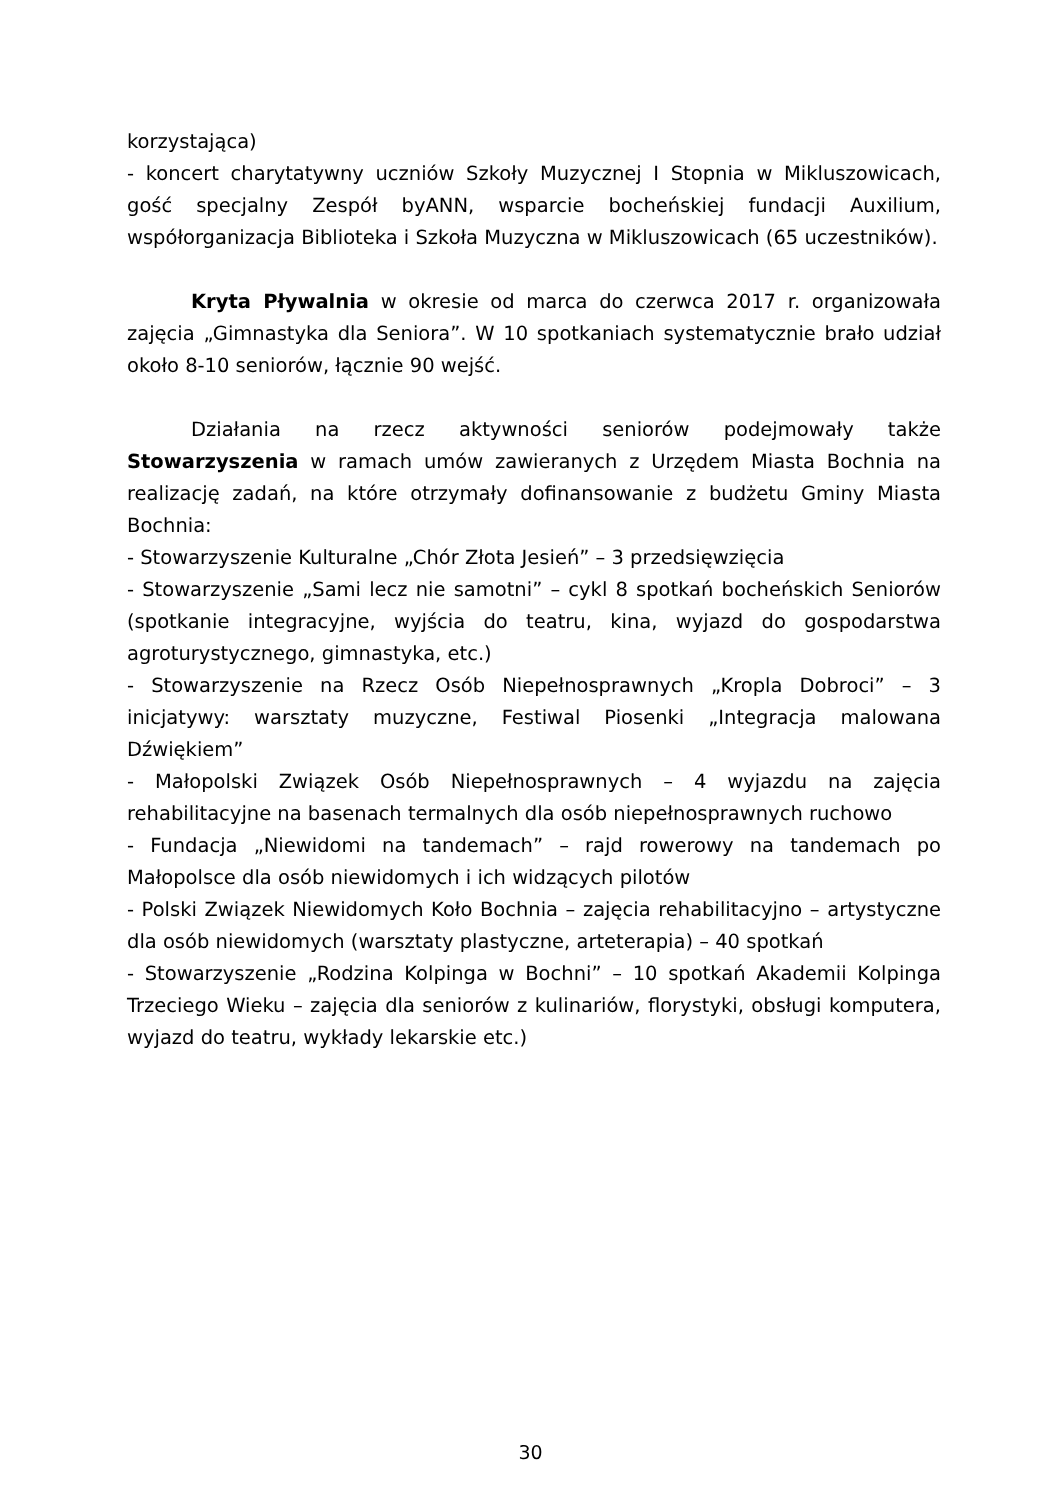korzystająca)
- koncert charytatywny uczniów Szkoły Muzycznej I Stopnia w Mikluszowicach, gość specjalny Zespół byANN, wsparcie bocheńskiej fundacji Auxilium, współorganizacja Biblioteka i Szkoła Muzyczna w Mikluszowicach (65 uczestników).
Kryta Pływalnia w okresie od marca do czerwca 2017 r. organizowała zajęcia „Gimnastyka dla Seniora”. W 10 spotkaniach systematycznie brało udział około 8-10 seniorów, łącznie 90 wejść.
Działania na rzecz aktywności seniorów podejmowały także Stowarzyszenia w ramach umów zawieranych z Urzędem Miasta Bochnia na realizację zadań, na które otrzymały dofinansowanie z budżetu Gminy Miasta Bochnia:
- Stowarzyszenie Kulturalne „Chór Złota Jesień” – 3 przedsięwzięcia
- Stowarzyszenie „Sami lecz nie samotni” – cykl 8 spotkań bocheńskich Seniorów (spotkanie integracyjne, wyjścia do teatru, kina, wyjazd do gospodarstwa agroturystycznego, gimnastyka, etc.)
- Stowarzyszenie na Rzecz Osób Niepełnosprawnych „Kropla Dobroci” – 3 inicjatywy: warsztaty muzyczne, Festiwal Piosenki „Integracja malowana Dźwiękiem”
- Małopolski Związek Osób Niepełnosprawnych – 4 wyjazdu na zajęcia rehabilitacyjne na basenach termalnych dla osób niepełnosprawnych ruchowo
- Fundacja „Niewidomi na tandemach” – rajd rowerowy na tandemach po Małopolsce dla osób niewidomych i ich widzących pilotów
- Polski Związek Niewidomych Koło Bochnia – zajęcia rehabilitacyjno – artystyczne dla osób niewidomych (warsztaty plastyczne, arteterapia) – 40 spotkań
- Stowarzyszenie „Rodzina Kolpinga w Bochni” – 10 spotkań Akademii Kolpinga Trzeciego Wieku – zajęcia dla seniorów z kulinariów, florystyki, obsługi komputera, wyjazd do teatru, wykłady lekarskie etc.)
30